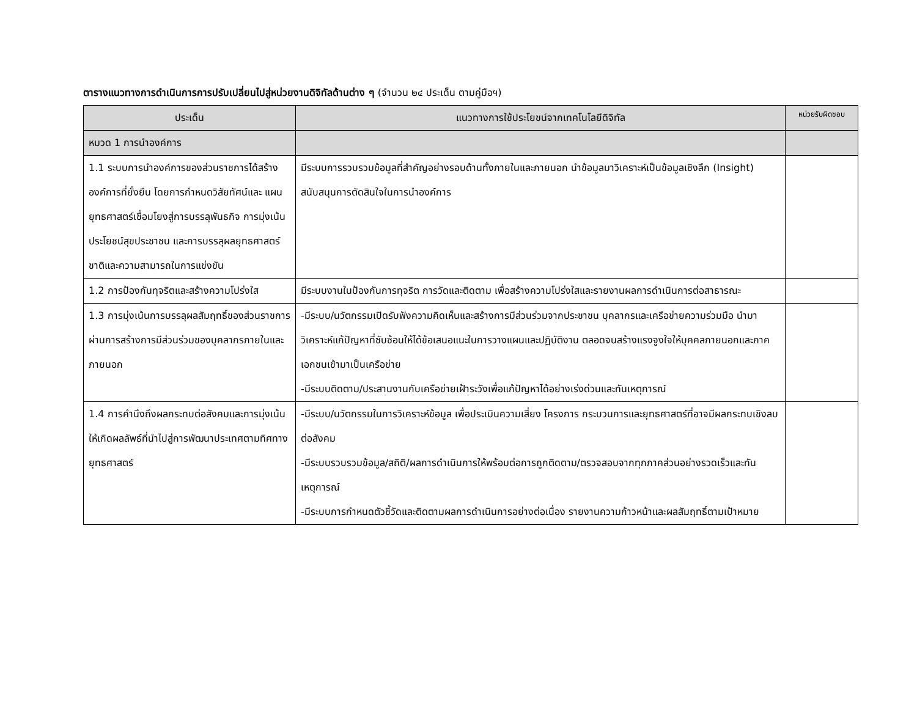ตารางแนวทางการดำเนินการการปรับเปลี่ยนไปสู่หน่วยงานดิจิทัลด้านต่าง ๆ (จำนวน ๒๔ ประเด็น ตามคู่มือฯ)
| ประเด็น | แนวทางการใช้ประโยชน์จากเทคโนโลยีดิจิทัล | หน่วยรับผิดชอบ |
| --- | --- | --- |
| หมวด 1 การนำองค์การ | | |
| 1.1 ระบบการนำองค์การของส่วนราชการได้สร้างองค์การที่ยั่งยืน โดยการกำหนดวิสัยทัศน์และ แผนยุทธศาสตร์เชื่อมโยงสู่การบรรลุพันธกิจ การมุ่งเน้นประโยชน์สุขประชาชน และการบรรลุผลยุทธศาสตร์ชาติและความสามารถในการแข่งขัน | มีระบบการรวบรวมข้อมูลที่สำคัญอย่างรอบด้านทั้งภายในและภายนอก นำข้อมูลมาวิเคราะห์เป็นข้อมูลเชิงลึก (Insight) สนับสนุนการตัดสินใจในการนำองค์การ | |
| 1.2 การป้องกันทุจริตและสร้างความโปร่งใส | มีระบบงานในป้องกันการทุจริต การวัดและติดตาม เพื่อสร้างความโปร่งใสและรายงานผลการดำเนินการต่อสาธารณะ | |
| 1.3 การมุ่งเน้นการบรรลุผลสัมฤทธิ์ของส่วนราชการผ่านการสร้างการมีส่วนร่วมของบุคลากรภายในและภายนอก | -มีระบบ/นวัตกรรมเปิดรับฟังความคิดเห็นและสร้างการมีส่วนร่วมจากประชาชน บุคลากรและเครือข่ายความร่วมมือ นำมาวิเคราะห์แก้ปัญหาที่ซับซ้อนให้ได้ข้อเสนอแนะในการวางแผนและปฏิบัติงาน ตลอดจนสร้างแรงจูงใจให้บุคคลภายนอกและภาคเอกชนเข้ามาเป็นเครือข่าย -มีระบบติดตาม/ประสานงานกับเครือข่ายเฝ้าระวังเพื่อแก้ปัญหาได้อย่างเร่งด่วนและทันเหตุการณ์ | |
| 1.4 การคำนึงถึงผลกระทบต่อสังคมและการมุ่งเน้นให้เกิดผลลัพธ์ที่นำไปสู่การพัฒนาประเทศตามทิศทางยุทธศาสตร์ | -มีระบบ/นวัตกรรมในการวิเคราะห์ข้อมูล เพื่อประเมินความเสี่ยง โครงการ กระบวนการและยุทธศาสตร์ที่อาจมีผลกระทบเชิงลบต่อสังคม -มีระบบรวบรวมข้อมูล/สถิติ/ผลการดำเนินการให้พร้อมต่อการถูกติดตาม/ตรวจสอบจากทุกภาคส่วนอย่างรวดเร็วและทันเหตุการณ์ -มีระบบการกำหนดตัวชี้วัดและติดตามผลการดำเนินการอย่างต่อเนื่อง รายงานความก้าวหน้าและผลสัมฤทธิ์ตามเป้าหมาย | |